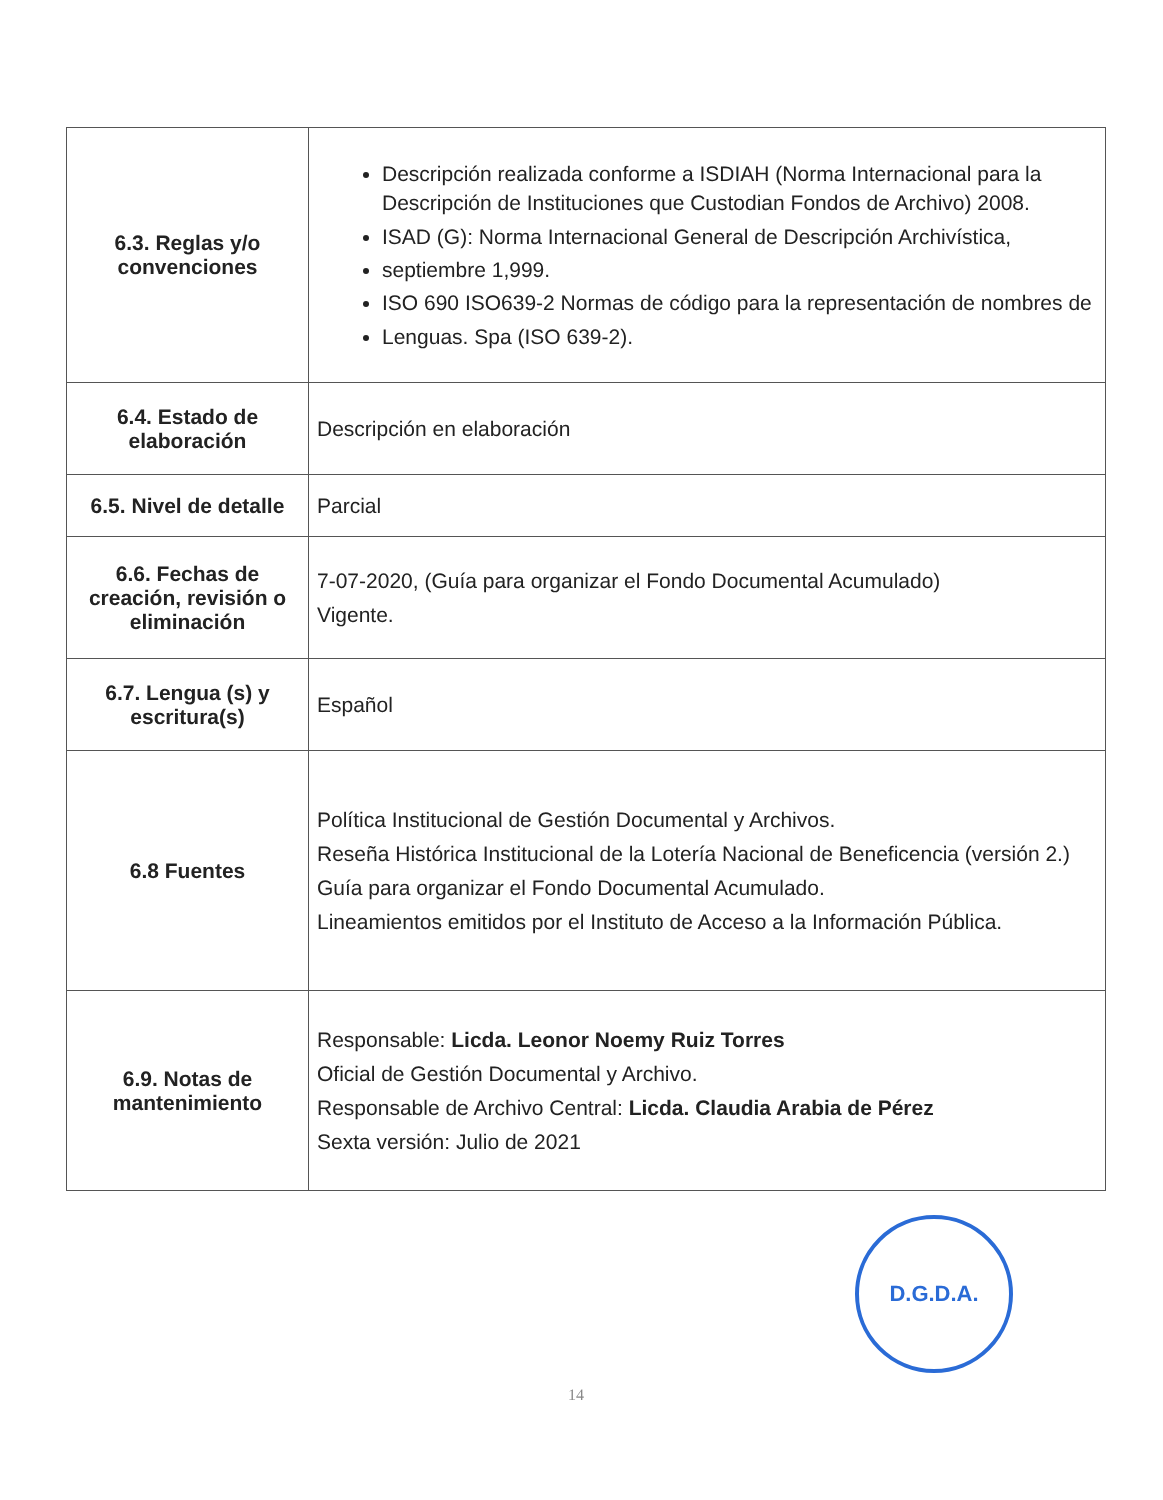| 6.3. Reglas y/o convenciones | Descripción realizada conforme a ISDIAH (Norma Internacional para la Descripción de Instituciones que Custodian Fondos de Archivo) 2008. ISAD (G): Norma Internacional General de Descripción Archivística, septiembre 1,999. ISO 690 ISO639-2 Normas de código para la representación de nombres de Lenguas. Spa (ISO 639-2). |
| 6.4. Estado de elaboración | Descripción en elaboración |
| 6.5. Nivel de detalle | Parcial |
| 6.6. Fechas de creación, revisión o eliminación | 7-07-2020, (Guía para organizar el Fondo Documental Acumulado) Vigente. |
| 6.7. Lengua (s) y escritura(s) | Español |
| 6.8 Fuentes | Política Institucional de Gestión Documental y Archivos. Reseña Histórica Institucional de la Lotería Nacional de Beneficencia (versión 2.) Guía para organizar el Fondo Documental Acumulado. Lineamientos emitidos por el Instituto de Acceso a la Información Pública. |
| 6.9. Notas de mantenimiento | Responsable: Licda. Leonor Noemy Ruiz Torres Oficial de Gestión Documental y Archivo. Responsable de Archivo Central: Licda. Claudia Arabia de Pérez Sexta versión: Julio de 2021 |
D.G.D.A.
14